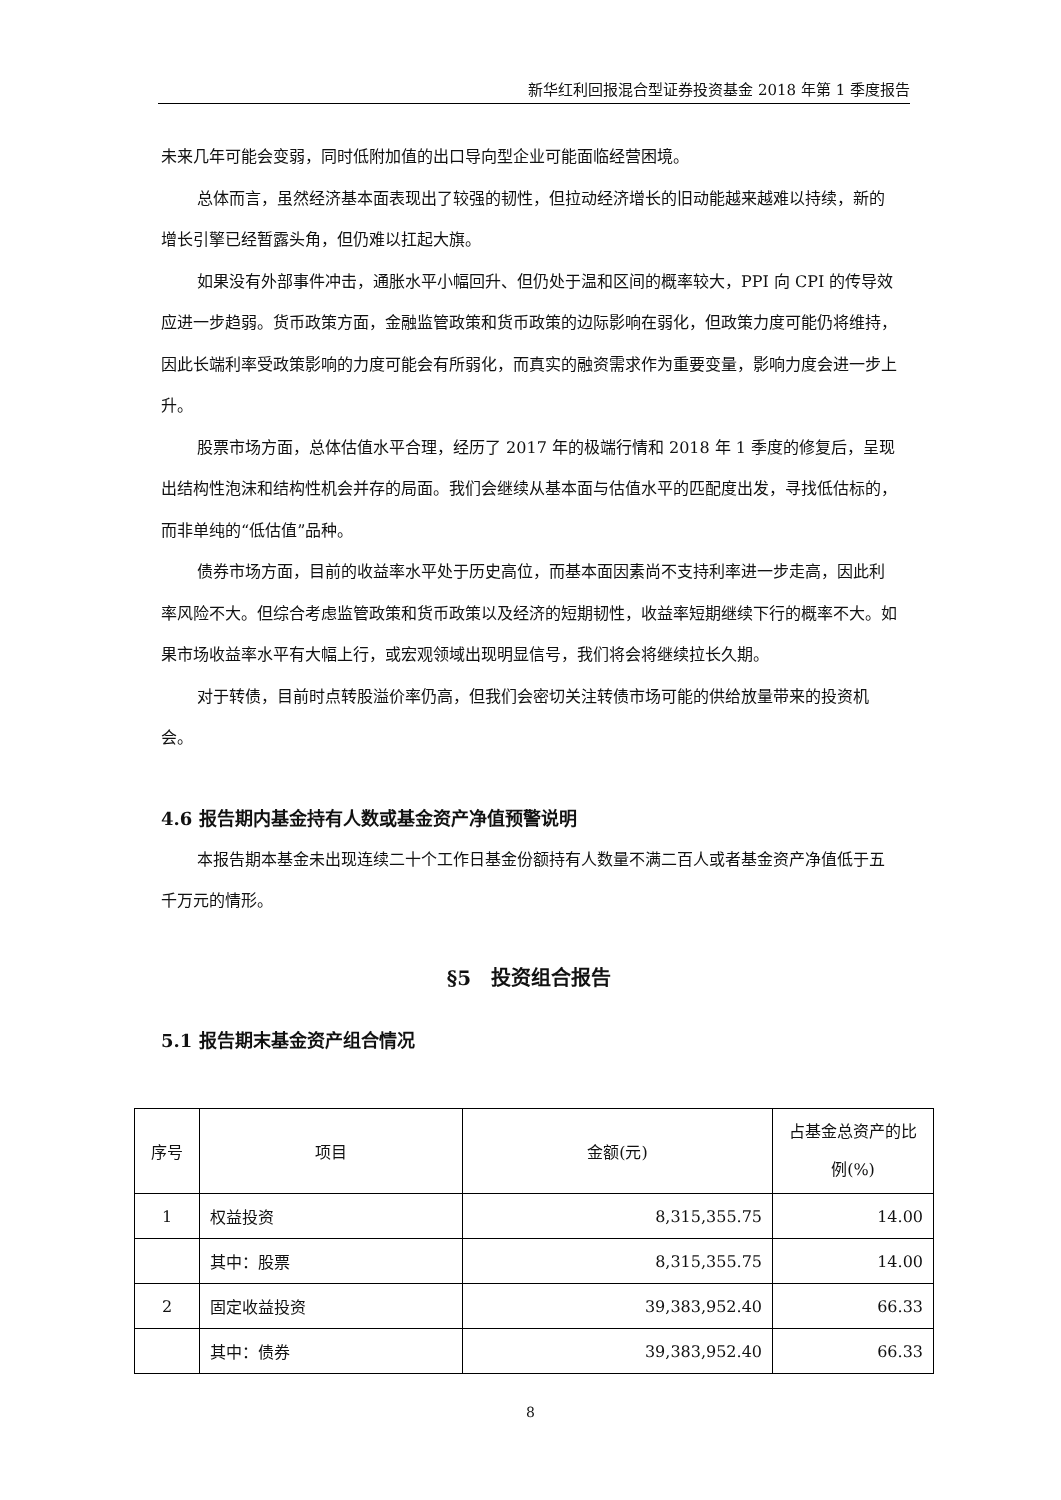新华红利回报混合型证券投资基金 2018 年第 1 季度报告
未来几年可能会变弱，同时低附加值的出口导向型企业可能面临经营困境。
总体而言，虽然经济基本面表现出了较强的韧性，但拉动经济增长的旧动能越来越难以持续，新的增长引擎已经暂露头角，但仍难以扛起大旗。
如果没有外部事件冲击，通胀水平小幅回升、但仍处于温和区间的概率较大，PPI 向 CPI 的传导效应进一步趋弱。货币政策方面，金融监管政策和货币政策的边际影响在弱化，但政策力度可能仍将维持，因此长端利率受政策影响的力度可能会有所弱化，而真实的融资需求作为重要变量，影响力度会进一步上升。
股票市场方面，总体估值水平合理，经历了 2017 年的极端行情和 2018 年 1 季度的修复后，呈现出结构性泡沫和结构性机会并存的局面。我们会继续从基本面与估值水平的匹配度出发，寻找低估标的，而非单纯的“低估值”品种。
债券市场方面，目前的收益率水平处于历史高位，而基本面因素尚不支持利率进一步走高，因此利率风险不大。但综合考虑监管政策和货币政策以及经济的短期韧性，收益率短期继续下行的概率不大。如果市场收益率水平有大幅上行，或宏观领域出现明显信号，我们将会将继续拉长久期。
对于转债，目前时点转股溢价率仍高，但我们会密切关注转债市场可能的供给放量带来的投资机会。
4.6 报告期内基金持有人数或基金资产净值预警说明
本报告期本基金未出现连续二十个工作日基金份额持有人数量不满二百人或者基金资产净值低于五千万元的情形。
§5　投资组合报告
5.1 报告期末基金资产组合情况
| 序号 | 项目 | 金额(元) | 占基金总资产的比例(%) |
| --- | --- | --- | --- |
| 1 | 权益投资 | 8,315,355.75 | 14.00 |
| | 其中：股票 | 8,315,355.75 | 14.00 |
| 2 | 固定收益投资 | 39,383,952.40 | 66.33 |
| | 其中：债券 | 39,383,952.40 | 66.33 |
8